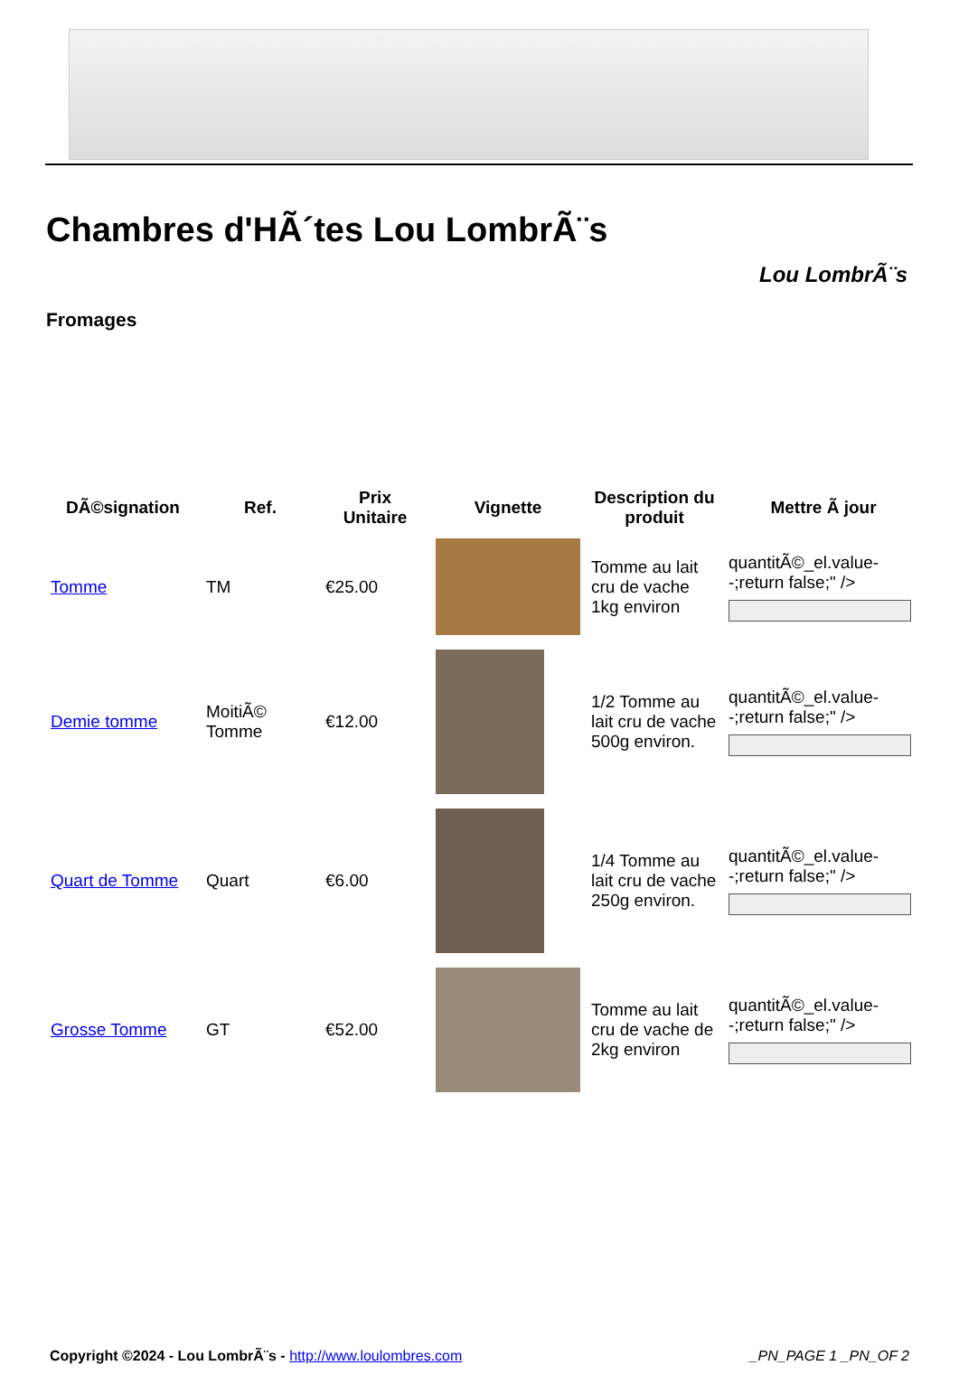Chambres d'HÃ´tes Lou LombrÃ¨s
Lou LombrÃ¨s
Fromages
| DÃ©signation | Ref. | Prix Unitaire | Vignette | Description du produit | Mettre Ã jour |
| --- | --- | --- | --- | --- | --- |
| Tomme | TM | €25.00 | | Tomme au lait cru de vache 1kg environ | quantitÃ©_el.value--;return false;" /> |
| Demie tomme | MoitiÃ© Tomme | €12.00 | | 1/2 Tomme au lait cru de vache 500g environ. | quantitÃ©_el.value--;return false;" /> |
| Quart de Tomme | Quart | €6.00 | | 1/4 Tomme au lait cru de vache 250g environ. | quantitÃ©_el.value--;return false;" /> |
| Grosse Tomme | GT | €52.00 | | Tomme au lait cru de vache de 2kg environ | quantitÃ©_el.value--;return false;" /> |
Copyright ©2024 - Lou LombrÃ¨s - http://www.loulombres.com _PN_PAGE 1 _PN_OF 2